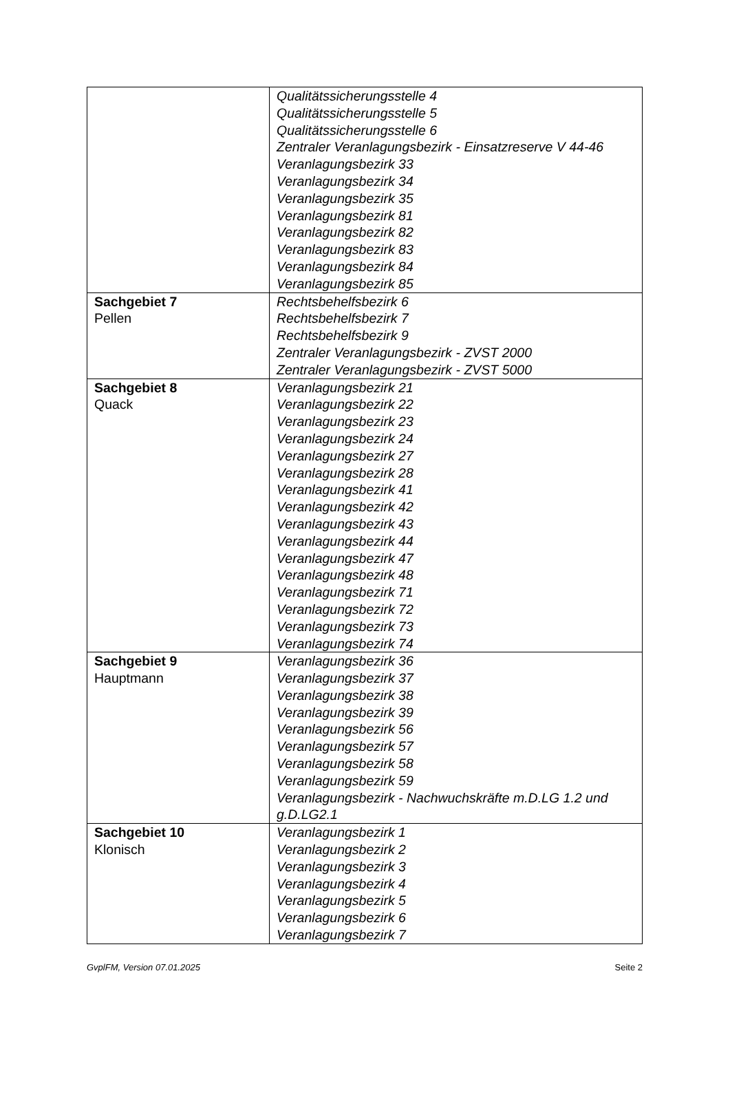| | Qualitätssicherungsstelle 4 Qualitätssicherungsstelle 5 Qualitätssicherungsstelle 6 Zentraler Veranlagungsbezirk - Einsatzreserve V 44-46 Veranlagungsbezirk 33 Veranlagungsbezirk 34 Veranlagungsbezirk 35 Veranlagungsbezirk 81 Veranlagungsbezirk 82 Veranlagungsbezirk 83 Veranlagungsbezirk 84 Veranlagungsbezirk 85 |
| Sachgebiet 7 Pellen | Rechtsbehelfsbezirk 6 Rechtsbehelfsbezirk 7 Rechtsbehelfsbezirk 9 Zentraler Veranlagungsbezirk - ZVST 2000 Zentraler Veranlagungsbezirk - ZVST 5000 |
| Sachgebiet 8 Quack | Veranlagungsbezirk 21 Veranlagungsbezirk 22 Veranlagungsbezirk 23 Veranlagungsbezirk 24 Veranlagungsbezirk 27 Veranlagungsbezirk 28 Veranlagungsbezirk 41 Veranlagungsbezirk 42 Veranlagungsbezirk 43 Veranlagungsbezirk 44 Veranlagungsbezirk 47 Veranlagungsbezirk 48 Veranlagungsbezirk 71 Veranlagungsbezirk 72 Veranlagungsbezirk 73 Veranlagungsbezirk 74 |
| Sachgebiet 9 Hauptmann | Veranlagungsbezirk 36 Veranlagungsbezirk 37 Veranlagungsbezirk 38 Veranlagungsbezirk 39 Veranlagungsbezirk 56 Veranlagungsbezirk 57 Veranlagungsbezirk 58 Veranlagungsbezirk 59 Veranlagungsbezirk - Nachwuchskräfte m.D.LG 1.2 und g.D.LG2.1 |
| Sachgebiet 10 Klonisch | Veranlagungsbezirk 1 Veranlagungsbezirk 2 Veranlagungsbezirk 3 Veranlagungsbezirk 4 Veranlagungsbezirk 5 Veranlagungsbezirk 6 Veranlagungsbezirk 7 |
GvplFM, Version 07.01.2025 Seite 2